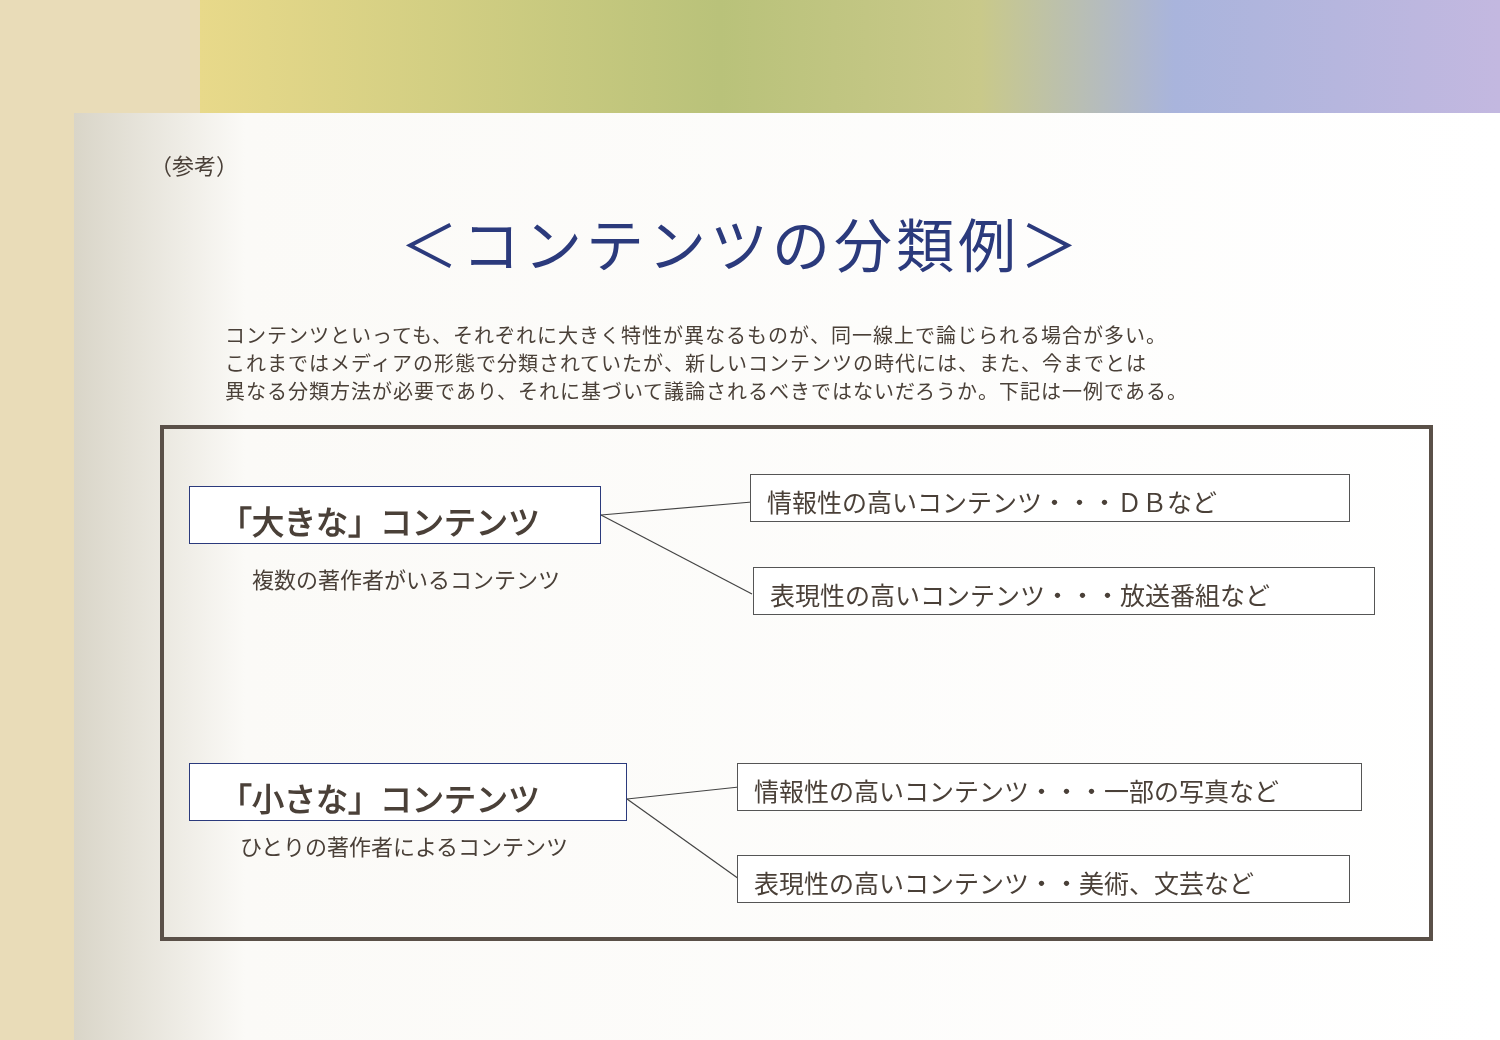（参考）
＜コンテンツの分類例＞
コンテンツといっても、それぞれに大きく特性が異なるものが、同一線上で論じられる場合が多い。
これまではメディアの形態で分類されていたが、新しいコンテンツの時代には、また、今までとは
異なる分類方法が必要であり、それに基づいて議論されるべきではないだろうか。下記は一例である。
「大きな」コンテンツ
複数の著作者がいるコンテンツ
情報性の高いコンテンツ・・・ＤＢなど
表現性の高いコンテンツ・・・放送番組など
「小さな」コンテンツ
ひとりの著作者によるコンテンツ
情報性の高いコンテンツ・・・一部の写真など
表現性の高いコンテンツ・・美術、文芸など